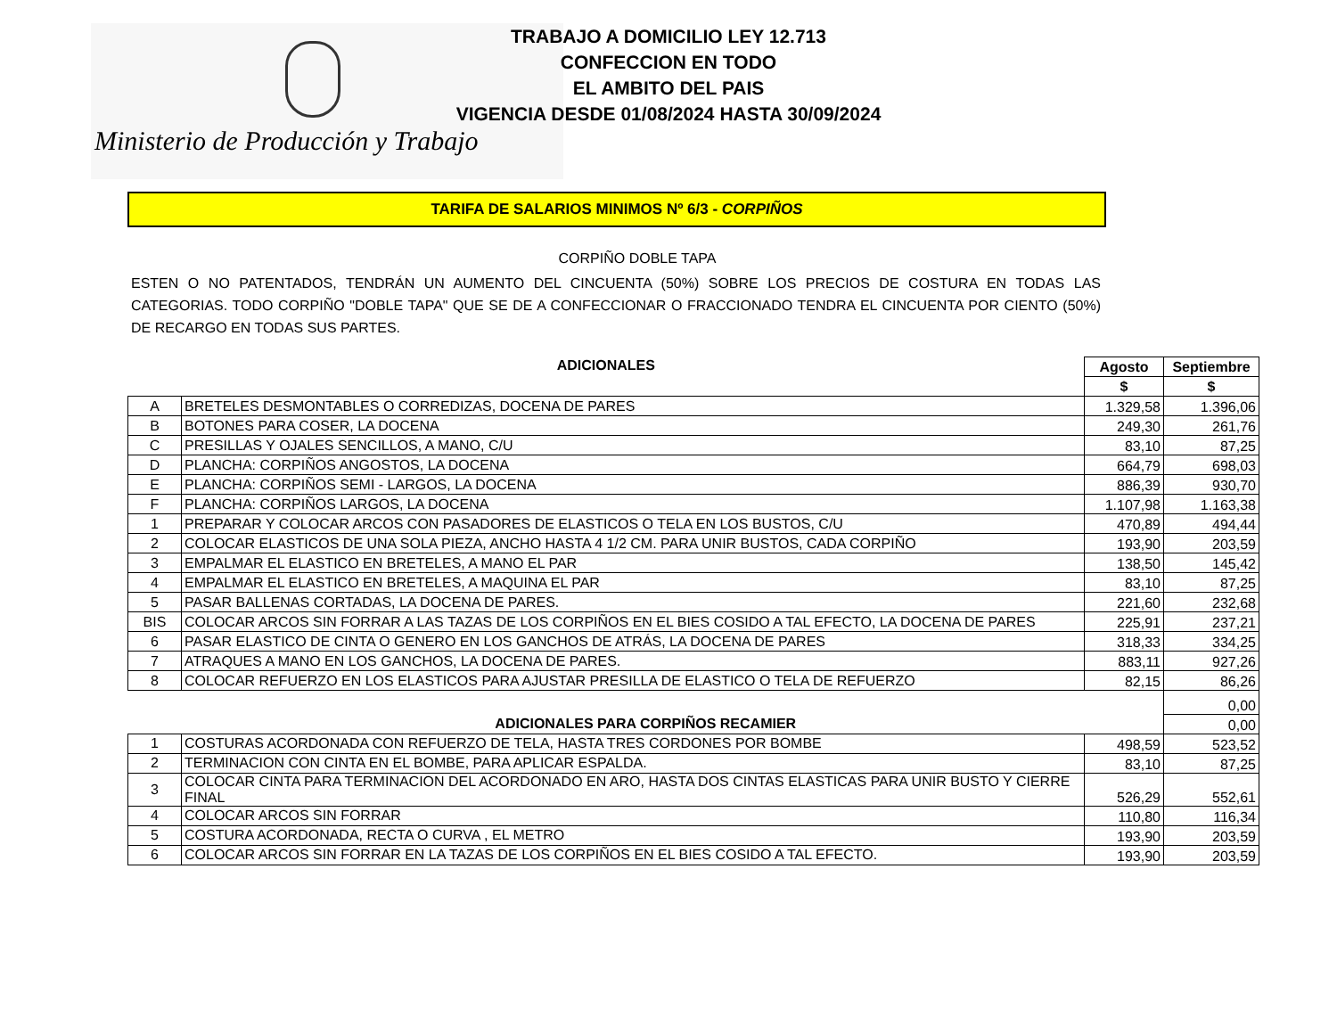Ministerio de Producción y Trabajo
TRABAJO A DOMICILIO LEY 12.713
CONFECCION EN TODO
EL AMBITO DEL PAIS
VIGENCIA DESDE 01/08/2024 HASTA 30/09/2024
TARIFA DE SALARIOS MINIMOS Nº 6/3 - CORPIÑOS
CORPIÑO DOBLE TAPA
ESTEN O NO PATENTADOS, TENDRÁN UN AUMENTO DEL CINCUENTA (50%) SOBRE LOS PRECIOS DE COSTURA EN TODAS LAS CATEGORIAS. TODO CORPIÑO "DOBLE TAPA" QUE SE DE A CONFECCIONAR O FRACCIONADO TENDRA EL CINCUENTA POR CIENTO (50%) DE RECARGO EN TODAS SUS PARTES.
| ADICIONALES | | Agosto | Septiembre |
| --- | --- | --- | --- |
| | | $ | $ |
| A | BRETELES DESMONTABLES O CORREDIZAS, DOCENA DE PARES | 1.329,58 | 1.396,06 |
| B | BOTONES PARA COSER, LA DOCENA | 249,30 | 261,76 |
| C | PRESILLAS Y OJALES SENCILLOS, A MANO, C/U | 83,10 | 87,25 |
| D | PLANCHA: CORPIÑOS ANGOSTOS, LA DOCENA | 664,79 | 698,03 |
| E | PLANCHA: CORPIÑOS SEMI - LARGOS, LA DOCENA | 886,39 | 930,70 |
| F | PLANCHA: CORPIÑOS LARGOS, LA DOCENA | 1.107,98 | 1.163,38 |
| 1 | PREPARAR Y COLOCAR ARCOS CON PASADORES DE ELASTICOS O TELA EN LOS BUSTOS, C/U | 470,89 | 494,44 |
| 2 | COLOCAR ELASTICOS DE UNA SOLA PIEZA, ANCHO HASTA 4 1/2 CM. PARA UNIR BUSTOS, CADA CORPIÑO | 193,90 | 203,59 |
| 3 | EMPALMAR EL ELASTICO EN BRETELES, A MANO EL PAR | 138,50 | 145,42 |
| 4 | EMPALMAR EL ELASTICO EN BRETELES, A MAQUINA EL PAR | 83,10 | 87,25 |
| 5 | PASAR BALLENAS CORTADAS, LA DOCENA DE PARES. | 221,60 | 232,68 |
| BIS | COLOCAR ARCOS SIN FORRAR A LAS TAZAS DE LOS CORPIÑOS EN EL BIES COSIDO A TAL EFECTO, LA DOCENA DE PARES | 225,91 | 237,21 |
| 6 | PASAR ELASTICO DE CINTA O GENERO EN LOS GANCHOS DE ATRÁS, LA DOCENA DE PARES | 318,33 | 334,25 |
| 7 | ATRAQUES A MANO EN LOS GANCHOS, LA DOCENA DE PARES. | 883,11 | 927,26 |
| 8 | COLOCAR REFUERZO EN LOS ELASTICOS PARA AJUSTAR PRESILLA DE ELASTICO O TELA DE REFUERZO | 82,15 | 86,26 |
| | | | 0,00 |
| ADICIONALES PARA CORPIÑOS RECAMIER | | | 0,00 |
| 1 | COSTURAS ACORDONADA CON REFUERZO DE TELA, HASTA TRES CORDONES POR BOMBE | 498,59 | 523,52 |
| 2 | TERMINACION CON CINTA EN EL BOMBE, PARA APLICAR ESPALDA. | 83,10 | 87,25 |
| 3 | COLOCAR CINTA PARA TERMINACION DEL ACORDONADO EN ARO, HASTA DOS CINTAS ELASTICAS PARA UNIR BUSTO Y CIERRE FINAL | 526,29 | 552,61 |
| 4 | COLOCAR ARCOS SIN FORRAR | 110,80 | 116,34 |
| 5 | COSTURA ACORDONADA, RECTA O CURVA , EL METRO | 193,90 | 203,59 |
| 6 | COLOCAR ARCOS SIN FORRAR EN LA TAZAS DE LOS CORPIÑOS EN EL BIES COSIDO A TAL EFECTO. | 193,90 | 203,59 |